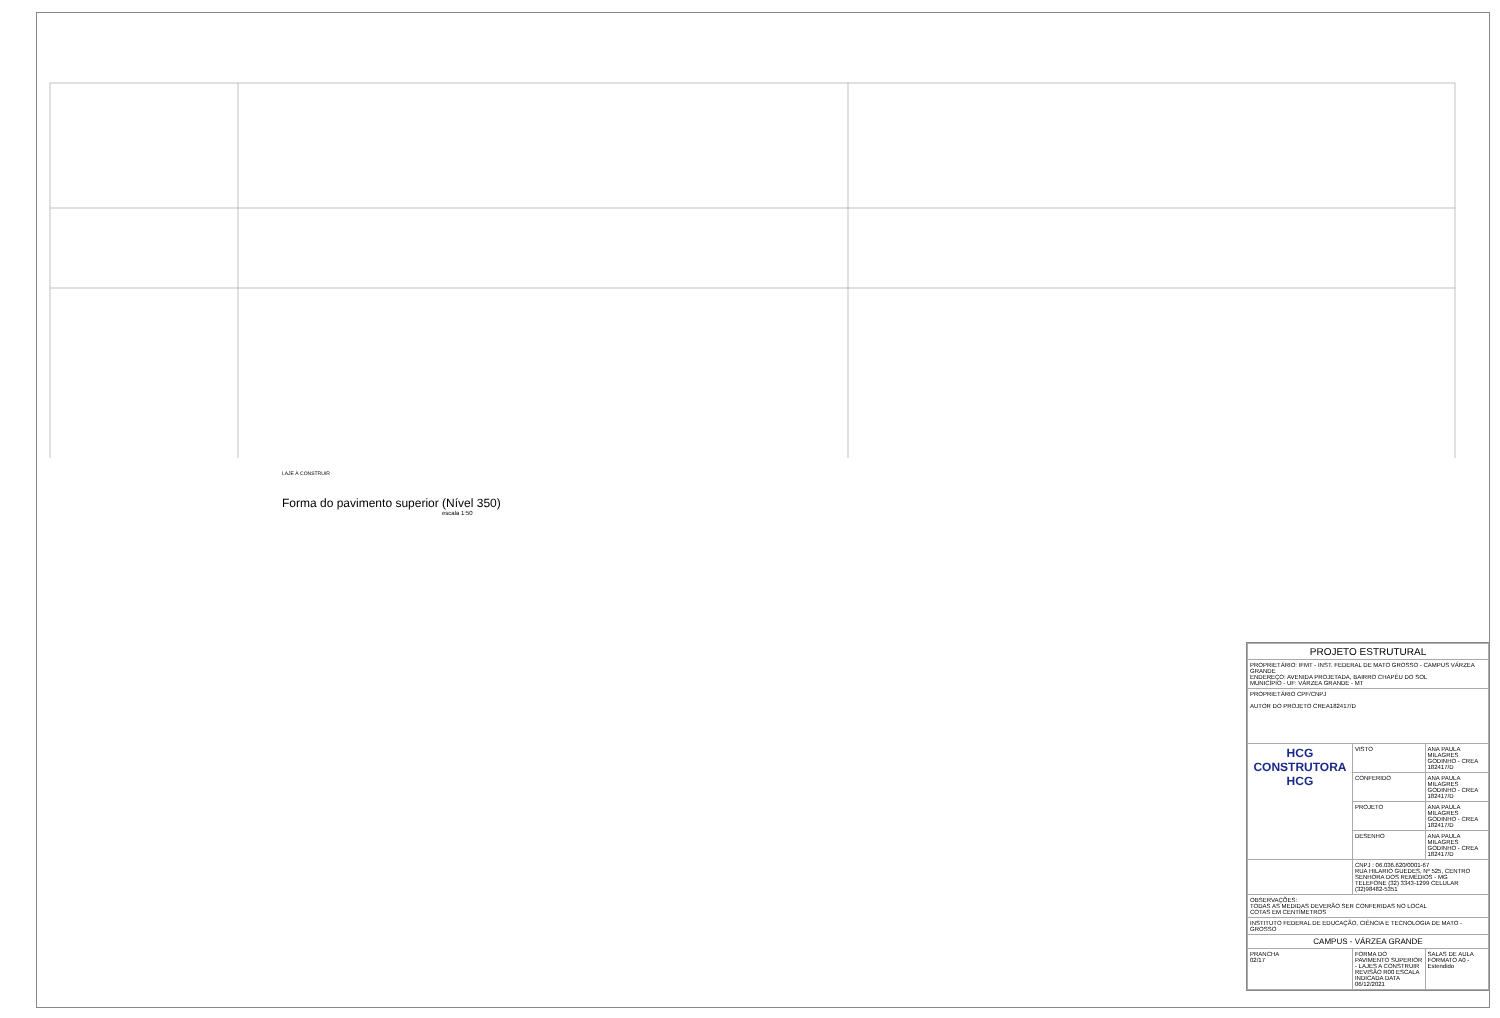LAJE À CONSTRUIR
Forma do pavimento superior (Nível 350)
escala 1:50
| PROJETO ESTRUTURAL | | |
| PROPRIETÁRIO: IFMT - INST. FEDERAL DE MATO GROSSO - CAMPUS VÁRZEA GRANDE ENDEREÇO: AVENIDA PROJETADA, BAIRRO CHAPÉU DO SOL MUNICÍPIO - UF: VÁRZEA GRANDE - MT | | |
| PROPRIETÁRIO CPF/CNPJ AUTOR DO PROJETO CREA182417/D | | |
| HCG CONSTRUTORA HCG | VISTO | ANA PAULA MILAGRES GODINHO - CREA 182417/D |
| | CONFERIDO | ANA PAULA MILAGRES GODINHO - CREA 182417/D |
| | PROJETO | ANA PAULA MILAGRES GODINHO - CREA 182417/D |
| | DESENHO | ANA PAULA MILAGRES GODINHO - CREA 182417/D |
| | CNPJ : 06.036.620/0001-67 RUA HILARIO GUEDES, Nº 525, CENTRO SENHORA DOS REMÉDIOS - MG TELEFONE (32) 3343-1299 CELULAR (32)98482-5351 | |
| OBSERVAÇÕES: TODAS AS MEDIDAS DEVERÃO SER CONFERIDAS NO LOCAL COTAS EM CENTÍMETROS | | |
| INSTITUTO FEDERAL DE EDUCAÇÃO, CIÊNCIA E TECNOLOGIA DE MATO - GROSSO | | |
| CAMPUS - VÁRZEA GRANDE | | |
| PRANCHA 02/17 | FORMA DO PAVIMENTO SUPERIOR - LAJES A CONSTRUIR REVISÃO R00 ESCALA INDICADA DATA 06/12/2021 | SALAS DE AULA FORMATO A0 - Estendido |